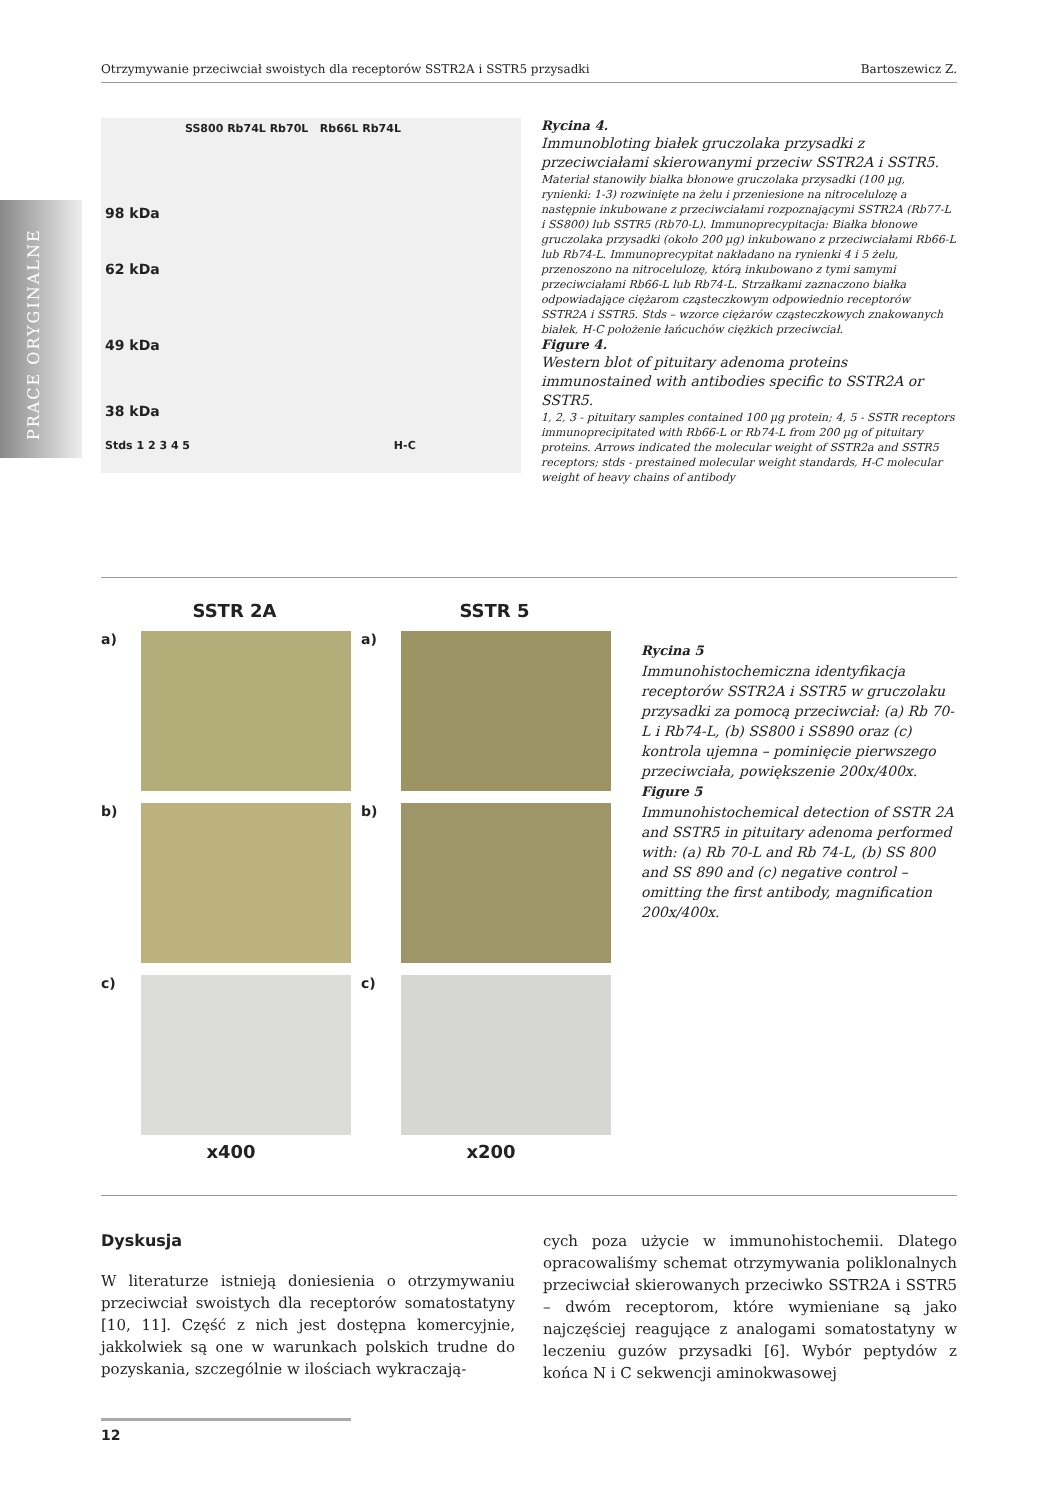Otrzymywanie przeciwciał swoistych dla receptorów SSTR2A i SSTR5 przysadki Bartoszewicz Z.
PRACE ORYGINALNE
SS800 Rb74L Rb70L Rb66L Rb74L
98 kDa
62 kDa
49 kDa
38 kDa
Stds 1 2 3 4 5 H-C
Rycina 4.
Immunobloting białek gruczolaka przysadki z przeciwciałami skierowanymi przeciw SSTR2A i SSTR5.
Materiał stanowiły białka błonowe gruczolaka przysadki (100 µg, rynienki: 1-3) rozwinięte na żelu i przeniesione na nitrocelulozę a następnie inkubowane z przeciwciałami rozpoznającymi SSTR2A (Rb77-L i SS800) lub SSTR5 (Rb70-L). Immunoprecypitacja: Białka błonowe gruczolaka przysadki (około 200 µg) inkubowano z przeciwciałami Rb66-L lub Rb74-L. Immunoprecypitat nakładano na rynienki 4 i 5 żelu, przenoszono na nitrocelulozę, którą inkubowano z tymi samymi przeciwciałami Rb66-L lub Rb74-L. Strzałkami zaznaczono białka odpowiadające ciężarom cząsteczkowym odpowiednio receptorów SSTR2A i SSTR5. Stds – wzorce ciężarów cząsteczkowych znakowanych białek, H-C położenie łańcuchów ciężkich przeciwciał.
Figure 4.
Western blot of pituitary adenoma proteins immunostained with antibodies specific to SSTR2A or SSTR5.
1, 2, 3 - pituitary samples contained 100 µg protein; 4, 5 - SSTR receptors immunoprecipitated with Rb66-L or Rb74-L from 200 µg of pituitary proteins. Arrows indicated the molecular weight of SSTR2a and SSTR5 receptors; stds - prestained molecular weight standards, H-C molecular weight of heavy chains of antibody
SSTR 2A SSTR 5
a)
a)
b)
b)
c)
c)
x400 x200
Rycina 5
Immunohistochemiczna identyfikacja receptorów SSTR2A i SSTR5 w gruczolaku przysadki za pomocą przeciwciał: (a) Rb 70-L i Rb74-L, (b) SS800 i SS890 oraz (c) kontrola ujemna – pominięcie pierwszego przeciwciała, powiększenie 200x/400x.
Figure 5
Immunohistochemical detection of SSTR 2A and SSTR5 in pituitary adenoma performed with: (a) Rb 70-L and Rb 74-L, (b) SS 800 and SS 890 and (c) negative control – omitting the first antibody, magnification 200x/400x.
Dyskusja
W literaturze istnieją doniesienia o otrzymywaniu przeciwciał swoistych dla receptorów somatostatyny [10, 11]. Część z nich jest dostępna komercyjnie, jakkolwiek są one w warunkach polskich trudne do pozyskania, szczególnie w ilościach wykraczają-
cych poza użycie w immunohistochemii. Dlatego opracowaliśmy schemat otrzymywania poliklonalnych przeciwciał skierowanych przeciwko SSTR2A i SSTR5 – dwóm receptorom, które wymieniane są jako najczęściej reagujące z analogami somatostatyny w leczeniu guzów przysadki [6]. Wybór peptydów z końca N i C sekwencji aminokwasowej
12